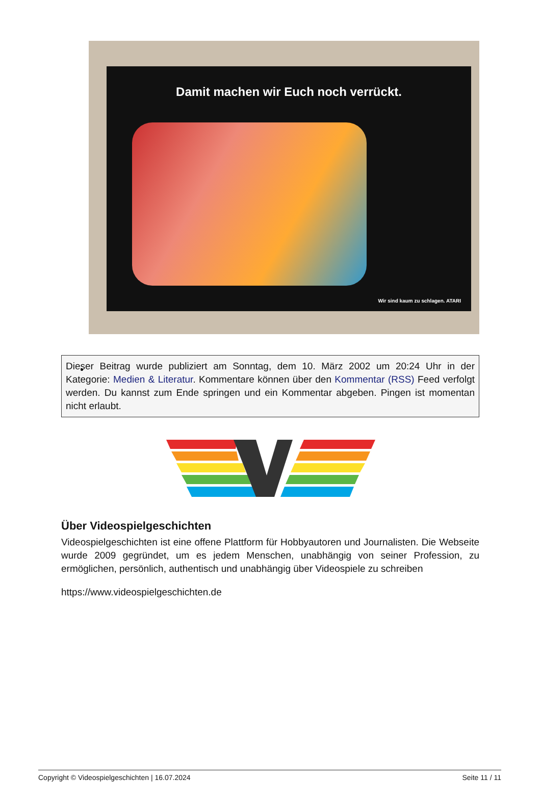Damit machen wir Euch noch verrückt.
Wir sind kaum zu schlagen. ATARI
Dieser Beitrag wurde publiziert am Sonntag, dem 10. März 2002 um 20:24 Uhr in der Kategorie: Medien & Literatur. Kommentare können über den Kommentar (RSS) Feed verfolgt werden. Du kannst zum Ende springen und ein Kommentar abgeben. Pingen ist momentan nicht erlaubt.
Über Videospielgeschichten
Videospielgeschichten ist eine offene Plattform für Hobbyautoren und Journalisten. Die Webseite wurde 2009 gegründet, um es jedem Menschen, unabhängig von seiner Profession, zu ermöglichen, persönlich, authentisch und unabhängig über Videospiele zu schreiben
https://www.videospielgeschichten.de
Copyright © Videospielgeschichten | 16.07.2024 Seite 11 / 11